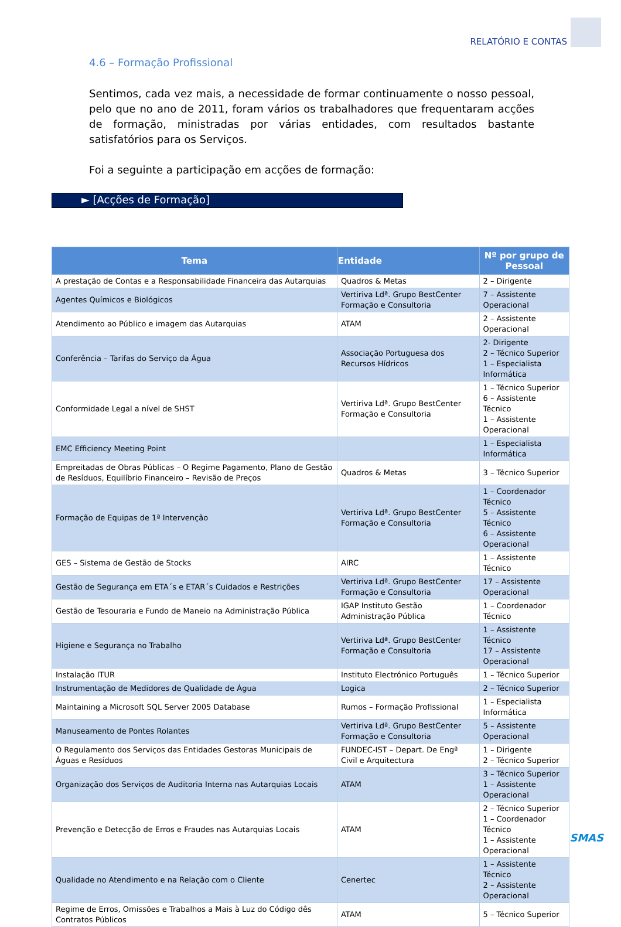RELATÓRIO E CONTAS
4.6 – Formação Profissional
Sentimos, cada vez mais, a necessidade de formar continuamente o nosso pessoal, pelo que no ano de 2011, foram vários os trabalhadores que frequentaram acções de formação, ministradas por várias entidades, com resultados bastante satisfatórios para os Serviços.
Foi a seguinte a participação em acções de formação:
► [Acções de Formação]
| Tema | Entidade | Nº por grupo de Pessoal |
| --- | --- | --- |
| A prestação de Contas e a Responsabilidade Financeira das Autarquias | Quadros & Metas | 2 – Dirigente |
| Agentes Químicos e Biológicos | Vertiriva Ldª. Grupo BestCenter Formação e Consultoria | 7 – Assistente Operacional |
| Atendimento ao Público e imagem das Autarquias | ATAM | 2 – Assistente Operacional |
| Conferência – Tarifas do Serviço da Água | Associação Portuguesa dos Recursos Hídricos | 2- Dirigente 2 – Técnico Superior 1 – Especialista Informática |
| Conformidade Legal a nível de SHST | Vertiriva Ldª. Grupo BestCenter Formação e Consultoria | 1 – Técnico Superior 6 – Assistente Técnico 1 – Assistente Operacional |
| EMC Efficiency Meeting Point | | 1 – Especialista Informática |
| Empreitadas de Obras Públicas – O Regime Pagamento, Plano de Gestão de Resíduos, Equilíbrio Financeiro – Revisão de Preços | Quadros & Metas | 3 – Técnico Superior |
| Formação de Equipas de 1ª Intervenção | Vertiriva Ldª. Grupo BestCenter Formação e Consultoria | 1 – Coordenador Técnico 5 – Assistente Técnico 6 – Assistente Operacional |
| GES – Sistema de Gestão de Stocks | AIRC | 1 – Assistente Técnico |
| Gestão de Segurança em ETA´s e ETAR´s Cuidados e Restrições | Vertiriva Ldª. Grupo BestCenter Formação e Consultoria | 17 – Assistente Operacional |
| Gestão de Tesouraria e Fundo de Maneio na Administração Pública | IGAP Instituto Gestão Administração Pública | 1 – Coordenador Técnico |
| Higiene e Segurança no Trabalho | Vertiriva Ldª. Grupo BestCenter Formação e Consultoria | 1 – Assistente Técnico 17 – Assistente Operacional |
| Instalação ITUR | Instituto Electrónico Português | 1 – Técnico Superior |
| Instrumentação de Medidores de Qualidade de Água | Logica | 2 – Técnico Superior |
| Maintaining a Microsoft SQL Server 2005 Database | Rumos – Formação Profissional | 1 – Especialista Informática |
| Manuseamento de Pontes Rolantes | Vertiriva Ldª. Grupo BestCenter Formação e Consultoria | 5 – Assistente Operacional |
| O Regulamento dos Serviços das Entidades Gestoras Municipais de Águas e Resíduos | FUNDEC-IST – Depart. De Engª Civil e Arquitectura | 1 – Dirigente 2 – Técnico Superior |
| Organização dos Serviços de Auditoria Interna nas Autarquias Locais | ATAM | 3 – Técnico Superior 1 – Assistente Operacional |
| Prevenção e Detecção de Erros e Fraudes nas Autarquias Locais | ATAM | 2 – Técnico Superior 1 – Coordenador Técnico 1 – Assistente Operacional |
| Qualidade no Atendimento e na Relação com o Cliente | Cenertec | 1 – Assistente Técnico 2 – Assistente Operacional |
| Regime de Erros, Omissões e Trabalhos a Mais à Luz do Código dês Contratos Públicos | ATAM | 5 – Técnico Superior |
SMAS